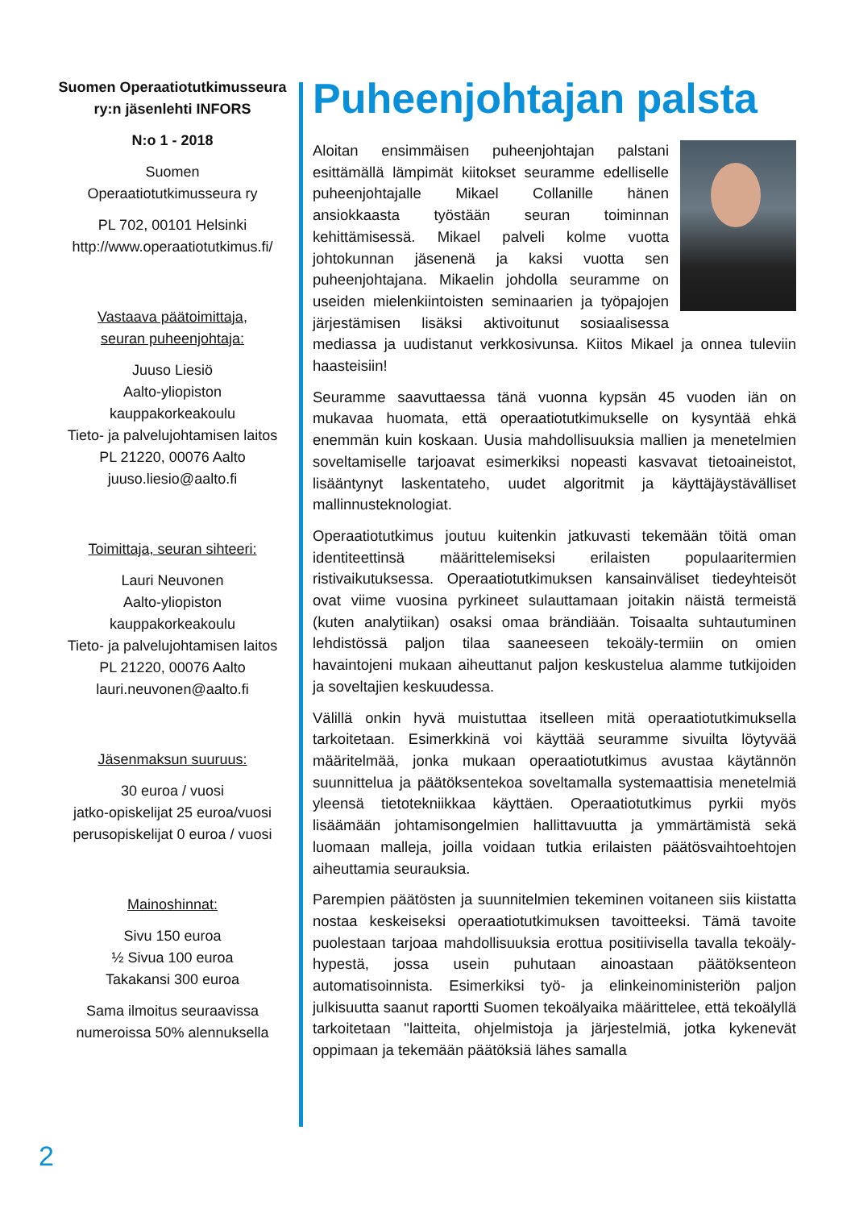Suomen Operaatiotutkimusseura ry:n jäsenlehti INFORS
N:o 1 - 2018
Suomen
Operaatiotutkimusseura ry
PL 702, 00101 Helsinki
http://www.operaatiotutkimus.fi/
Vastaava päätoimittaja,
seuran puheenjohtaja:
Juuso Liesiö
Aalto-yliopiston
kauppakorkeakoulu
Tieto- ja palvelujohtamisen laitos
PL 21220, 00076 Aalto
juuso.liesio@aalto.fi
Toimittaja, seuran sihteeri:
Lauri Neuvonen
Aalto-yliopiston
kauppakorkeakoulu
Tieto- ja palvelujohtamisen laitos
PL 21220, 00076 Aalto
lauri.neuvonen@aalto.fi
Jäsenmaksun suuruus:
30 euroa / vuosi
jatko-opiskelijat 25 euroa/vuosi
perusopiskelijat 0 euroa / vuosi
Mainoshinnat:
Sivu 150 euroa
½ Sivua 100 euroa
Takakansi 300 euroa
Sama ilmoitus seuraavissa numeroissa 50% alennuksella
Puheenjohtajan palsta
Aloitan ensimmäisen puheenjohtajan palstani esittämällä lämpimät kiitokset seuramme edelliselle puheenjohtajalle Mikael Collanille hänen ansiokkaasta työstään seuran toiminnan kehittämisessä. Mikael palveli kolme vuotta johtokunnan jäsenenä ja kaksi vuotta sen puheenjohtajana. Mikaelin johdolla seuramme on useiden mielenkiintoisten seminaarien ja työpajojen järjestämisen lisäksi aktivoitunut sosiaalisessa mediassa ja uudistanut verkkosivunsa. Kiitos Mikael ja onnea tuleviin haasteisiin!
Seuramme saavuttaessa tänä vuonna kypsän 45 vuoden iän on mukavaa huomata, että operaatiotutkimukselle on kysyntää ehkä enemmän kuin koskaan. Uusia mahdollisuuksia mallien ja menetelmien soveltamiselle tarjoavat esimerkiksi nopeasti kasvavat tietoaineistot, lisääntynyt laskentateho, uudet algoritmit ja käyttäjäystävälliset mallinnusteknologiat.
Operaatiotutkimus joutuu kuitenkin jatkuvasti tekemään töitä oman identiteettinsä määrittelemiseksi erilaisten populaaritermien ristivaikutuksessa. Operaatiotutkimuksen kansainväliset tiedeyhteisöt ovat viime vuosina pyrkineet sulauttamaan joitakin näistä termeistä (kuten analytiikan) osaksi omaa brändiään. Toisaalta suhtautuminen lehdistössä paljon tilaa saaneeseen tekoäly-termiin on omien havaintojeni mukaan aiheuttanut paljon keskustelua alamme tutkijoiden ja soveltajien keskuudessa.
Välillä onkin hyvä muistuttaa itselleen mitä operaatiotutkimuksella tarkoitetaan. Esimerkkinä voi käyttää seuramme sivuilta löytyvää määritelmää, jonka mukaan operaatiotutkimus avustaa käytännön suunnittelua ja päätöksentekoa soveltamalla systemaattisia menetelmiä yleensä tietotekniikkaa käyttäen. Operaatiotutkimus pyrkii myös lisäämään johtamisongelmien hallittavuutta ja ymmärtämistä sekä luomaan malleja, joilla voidaan tutkia erilaisten päätösvaihtoehtojen aiheuttamia seurauksia.
Parempien päätösten ja suunnitelmien tekeminen voitaneen siis kiistatta nostaa keskeiseksi operaatiotutkimuksen tavoitteeksi. Tämä tavoite puolestaan tarjoaa mahdollisuuksia erottua positiivisella tavalla tekoäly-hypestä, jossa usein puhutaan ainoastaan päätöksenteon automatisoinnista. Esimerkiksi työ- ja elinkeinoministeriön paljon julkisuutta saanut raportti Suomen tekoälyaika määrittelee, että tekoälyllä tarkoitetaan "laitteita, ohjelmistoja ja järjestelmiä, jotka kykenevät oppimaan ja tekemään päätöksiä lähes samalla
2